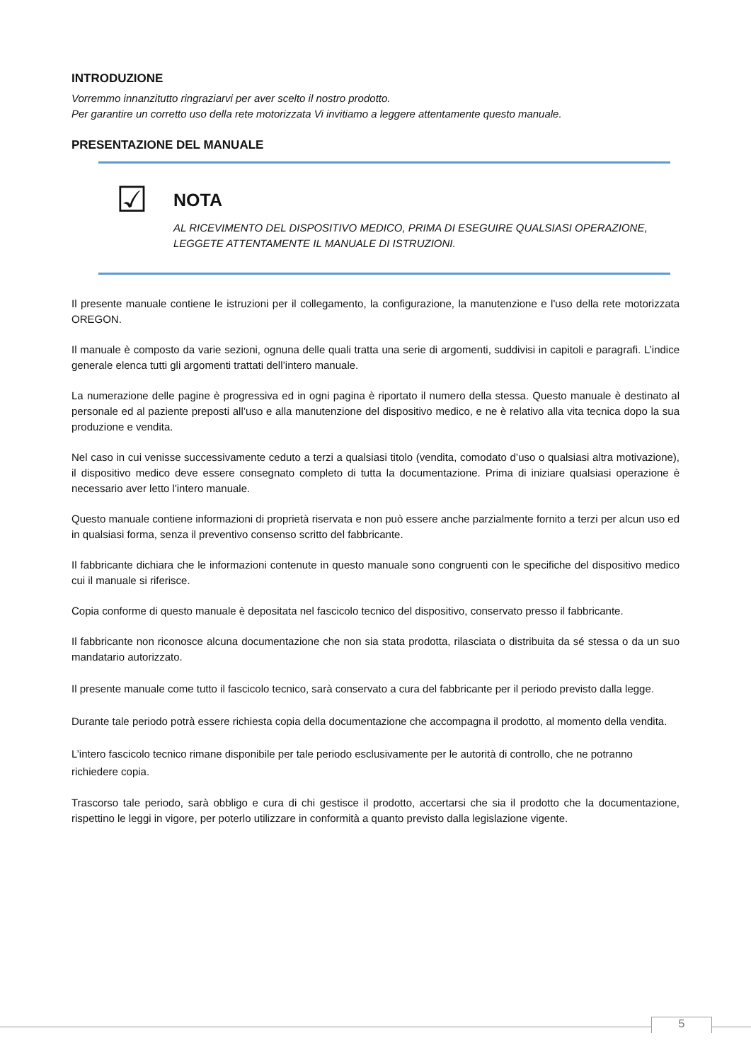INTRODUZIONE
Vorremmo innanzitutto ringraziarvi per aver scelto il nostro prodotto.
Per garantire un corretto uso della rete motorizzata Vi invitiamo a leggere attentamente questo manuale.
PRESENTAZIONE DEL MANUALE
☑
NOTA
AL RICEVIMENTO DEL DISPOSITIVO MEDICO, PRIMA DI ESEGUIRE QUALSIASI OPERAZIONE,
LEGGETE ATTENTAMENTE IL MANUALE DI ISTRUZIONI.
Il presente manuale contiene le istruzioni per il collegamento, la configurazione, la manutenzione e l'uso della rete motorizzata OREGON.
Il manuale è composto da varie sezioni, ognuna delle quali tratta una serie di argomenti, suddivisi in capitoli e paragrafi. L’indice generale elenca tutti gli argomenti trattati dell’intero manuale.
La numerazione delle pagine è progressiva ed in ogni pagina è riportato il numero della stessa. Questo manuale è destinato al personale ed al paziente preposti all’uso e alla manutenzione del dispositivo medico, e ne è relativo alla vita tecnica dopo la sua produzione e vendita.
Nel caso in cui venisse successivamente ceduto a terzi a qualsiasi titolo (vendita, comodato d’uso o qualsiasi altra motivazione), il dispositivo medico deve essere consegnato completo di tutta la documentazione. Prima di iniziare qualsiasi operazione è necessario aver letto l'intero manuale.
Questo manuale contiene informazioni di proprietà riservata e non può essere anche parzialmente fornito a terzi per alcun uso ed in qualsiasi forma, senza il preventivo consenso scritto del fabbricante.
Il fabbricante dichiara che le informazioni contenute in questo manuale sono congruenti con le specifiche del dispositivo medico cui il manuale si riferisce.
Copia conforme di questo manuale è depositata nel fascicolo tecnico del dispositivo, conservato presso il fabbricante.
Il fabbricante non riconosce alcuna documentazione che non sia stata prodotta, rilasciata o distribuita da sé stessa o da un suo mandatario autorizzato.
Il presente manuale come tutto il fascicolo tecnico, sarà conservato a cura del fabbricante per il periodo previsto dalla legge.
Durante tale periodo potrà essere richiesta copia della documentazione che accompagna il prodotto, al momento della vendita.
L’intero fascicolo tecnico rimane disponibile per tale periodo esclusivamente per le autorità di controllo, che ne potranno richiedere copia.
Trascorso tale periodo, sarà obbligo e cura di chi gestisce il prodotto, accertarsi che sia il prodotto che la documentazione, rispettino le leggi in vigore, per poterlo utilizzare in conformità a quanto previsto dalla legislazione vigente.
5